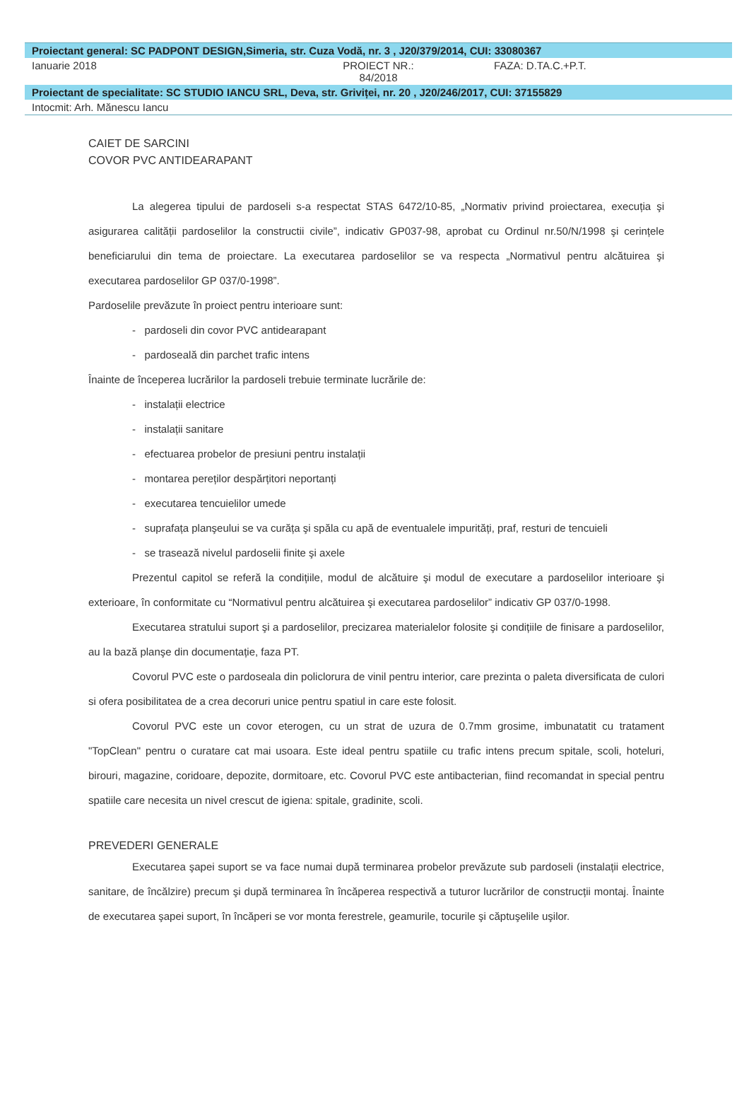Proiectant general: SC PADPONT DESIGN,Simeria, str. Cuza Vodă, nr. 3 , J20/379/2014, CUI: 33080367
Ianuarie 2018 PROIECT NR.:
84/2018
FAZA: D.TA.C.+P.T.
Proiectant de specialitate: SC STUDIO IANCU SRL, Deva, str. Griviței, nr. 20 , J20/246/2017, CUI: 37155829
Intocmit: Arh. Mănescu Iancu
CAIET DE SARCINI
COVOR PVC ANTIDEARAPANT
La alegerea tipului de pardoseli s-a respectat STAS 6472/10-85, „Normativ privind proiectarea, execuția şi asigurarea calității pardoselilor la constructii civile”, indicativ GP037-98, aprobat cu Ordinul nr.50/N/1998 şi cerințele beneficiarului din tema de proiectare. La executarea pardoselilor se va respecta „Normativul pentru alcătuirea şi executarea pardoselilor GP 037/0-1998”.
Pardoselile prevăzute în proiect pentru interioare sunt:
- pardoseli din covor PVC antidearapant
- pardoseală din parchet trafic intens
Înainte de începerea lucrărilor la pardoseli trebuie terminate lucrările de:
- instalații electrice
- instalații sanitare
- efectuarea probelor de presiuni pentru instalații
- montarea pereților despărțitori neportanți
- executarea tencuielilor umede
- suprafața planşeului se va curăța şi spăla cu apă de eventualele impurități, praf, resturi de tencuieli
- se trasează nivelul pardoselii finite şi axele
Prezentul capitol se referă la condițiile, modul de alcătuire şi modul de executare a pardoselilor interioare şi exterioare, în conformitate cu “Normativul pentru alcătuirea şi executarea pardoselilor” indicativ GP 037/0-1998.
Executarea stratului suport şi a pardoselilor, precizarea materialelor folosite şi condițiile de finisare a pardoselilor, au la bază planşe din documentație, faza PT.
Covorul PVC este o pardoseala din policlorura de vinil pentru interior, care prezinta o paleta diversificata de culori si ofera posibilitatea de a crea decoruri unice pentru spatiul in care este folosit.
Covorul PVC este un covor eterogen, cu un strat de uzura de 0.7mm grosime, imbunatatit cu tratament "TopClean" pentru o curatare cat mai usoara. Este ideal pentru spatiile cu trafic intens precum spitale, scoli, hoteluri, birouri, magazine, coridoare, depozite, dormitoare, etc. Covorul PVC este antibacterian, fiind recomandat in special pentru spatiile care necesita un nivel crescut de igiena: spitale, gradinite, scoli.
PREVEDERI GENERALE
Executarea şapei suport se va face numai după terminarea probelor prevăzute sub pardoseli (instalații electrice, sanitare, de încălzire) precum şi după terminarea în încăperea respectivă a tuturor lucrărilor de construcții montaj. Înainte de executarea şapei suport, în încăperi se vor monta ferestrele, geamurile, tocurile şi căptuşelile uşilor.